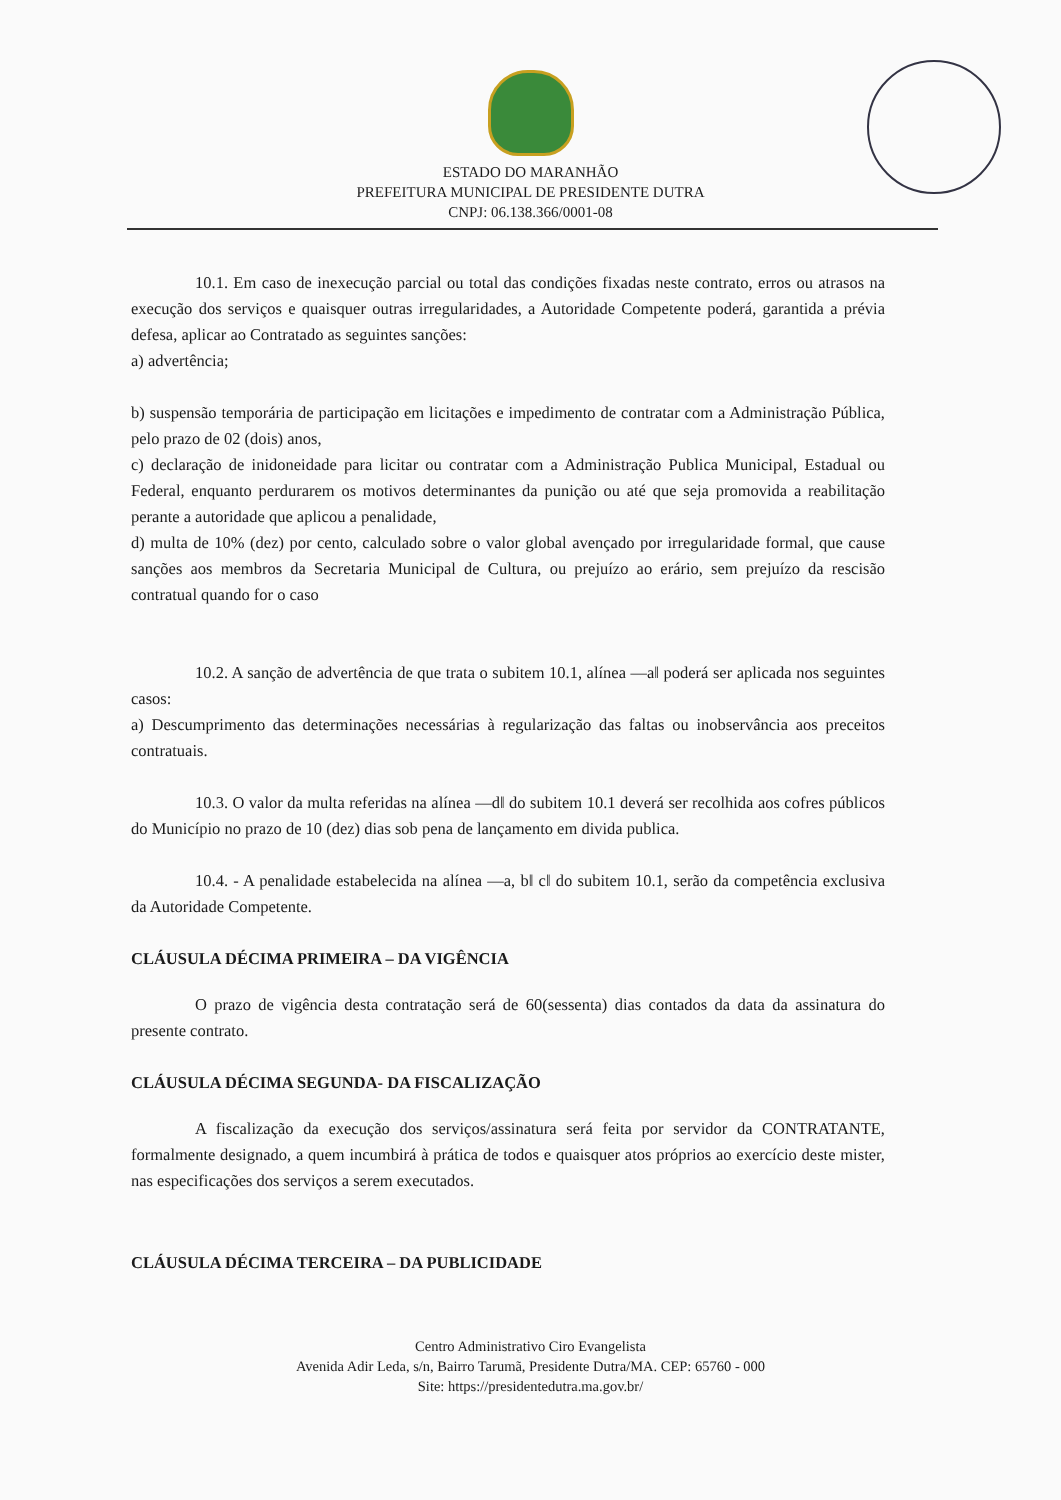ESTADO DO MARANHÃO
PREFEITURA MUNICIPAL DE PRESIDENTE DUTRA
CNPJ: 06.138.366/0001-08
10.1. Em caso de inexecução parcial ou total das condições fixadas neste contrato, erros ou atrasos na execução dos serviços e quaisquer outras irregularidades, a Autoridade Competente poderá, garantida a prévia defesa, aplicar ao Contratado as seguintes sanções:
a) advertência;
b) suspensão temporária de participação em licitações e impedimento de contratar com a Administração Pública, pelo prazo de 02 (dois) anos,
c) declaração de inidoneidade para licitar ou contratar com a Administração Publica Municipal, Estadual ou Federal, enquanto perdurarem os motivos determinantes da punição ou até que seja promovida a reabilitação perante a autoridade que aplicou a penalidade,
d) multa de 10% (dez) por cento, calculado sobre o valor global avençado por irregularidade formal, que cause sanções aos membros da Secretaria Municipal de Cultura, ou prejuízo ao erário, sem prejuízo da rescisão contratual quando for o caso
10.2. A sanção de advertência de que trata o subitem 10.1, alínea —a‖ poderá ser aplicada nos seguintes casos:
a) Descumprimento das determinações necessárias à regularização das faltas ou inobservância aos preceitos contratuais.
10.3. O valor da multa referidas na alínea —d‖ do subitem 10.1 deverá ser recolhida aos cofres públicos do Município no prazo de 10 (dez) dias sob pena de lançamento em divida publica.
10.4. - A penalidade estabelecida na alínea —a, b‖ c‖ do subitem 10.1, serão da competência exclusiva da Autoridade Competente.
CLÁUSULA DÉCIMA PRIMEIRA – DA VIGÊNCIA
O prazo de vigência desta contratação será de 60(sessenta) dias contados da data da assinatura do presente contrato.
CLÁUSULA DÉCIMA SEGUNDA- DA FISCALIZAÇÃO
A fiscalização da execução dos serviços/assinatura será feita por servidor da CONTRATANTE, formalmente designado, a quem incumbirá à prática de todos e quaisquer atos próprios ao exercício deste mister, nas especificações dos serviços a serem executados.
CLÁUSULA DÉCIMA TERCEIRA – DA PUBLICIDADE
Centro Administrativo Ciro Evangelista
Avenida Adir Leda, s/n, Bairro Tarumã, Presidente Dutra/MA. CEP: 65760 - 000
Site: https://presidentedutra.ma.gov.br/